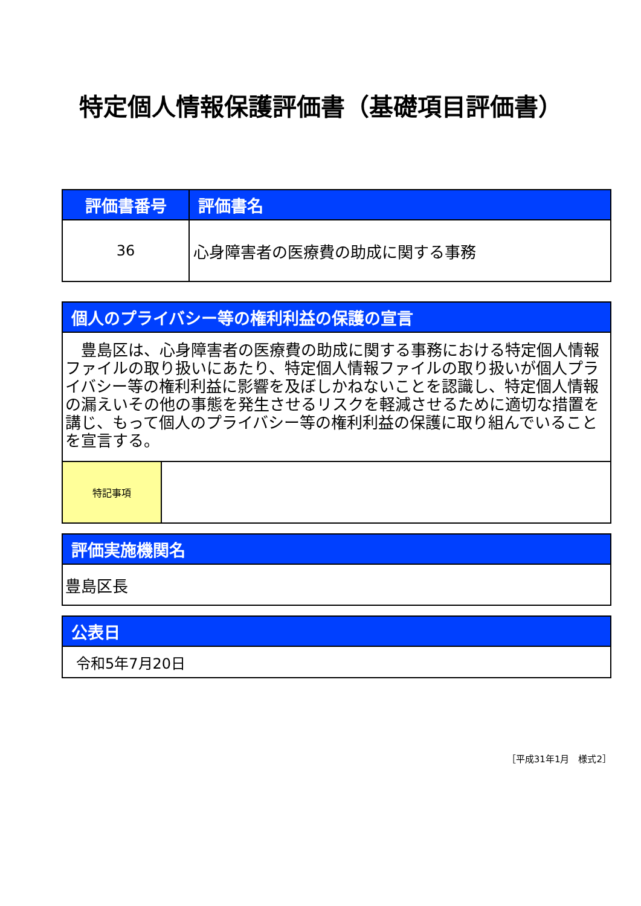特定個人情報保護評価書（基礎項目評価書）
| 評価書番号 | 評価書名 |
| --- | --- |
| 36 | 心身障害者の医療費の助成に関する事務 |
| 個人のプライバシー等の権利利益の保護の宣言 | |
| --- | --- |
| 豊島区は、心身障害者の医療費の助成に関する事務における特定個人情報ファイルの取り扱いにあたり、特定個人情報ファイルの取り扱いが個人プライバシー等の権利利益に影響を及ぼしかねないことを認識し、特定個人情報の漏えいその他の事態を発生させるリスクを軽減させるために適切な措置を講じ、もって個人のプライバシー等の権利利益の保護に取り組んでいることを宣言する。 | |
| 特記事項 | |
| 評価実施機関名 |
| --- |
| 豊島区長 |
| 公表日 |
| --- |
| 令和5年7月20日 |
［平成31年1月　様式2］